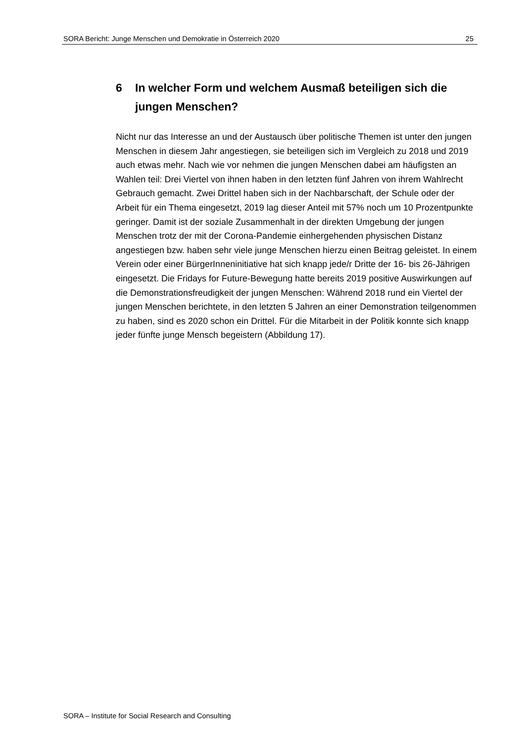SORA Bericht: Junge Menschen und Demokratie in Österreich 2020 25
6 In welcher Form und welchem Ausmaß beteiligen sich die jungen Menschen?
Nicht nur das Interesse an und der Austausch über politische Themen ist unter den jungen Menschen in diesem Jahr angestiegen, sie beteiligen sich im Vergleich zu 2018 und 2019 auch etwas mehr. Nach wie vor nehmen die jungen Menschen dabei am häufigsten an Wahlen teil: Drei Viertel von ihnen haben in den letzten fünf Jahren von ihrem Wahlrecht Gebrauch gemacht. Zwei Drittel haben sich in der Nachbarschaft, der Schule oder der Arbeit für ein Thema eingesetzt, 2019 lag dieser Anteil mit 57% noch um 10 Prozentpunkte geringer. Damit ist der soziale Zusammenhalt in der direkten Umgebung der jungen Menschen trotz der mit der Corona-Pandemie einhergehenden physischen Distanz angestiegen bzw. haben sehr viele junge Menschen hierzu einen Beitrag geleistet. In einem Verein oder einer BürgerInneninitiative hat sich knapp jede/r Dritte der 16- bis 26-Jährigen eingesetzt. Die Fridays for Future-Bewegung hatte bereits 2019 positive Auswirkungen auf die Demonstrationsfreudigkeit der jungen Menschen: Während 2018 rund ein Viertel der jungen Menschen berichtete, in den letzten 5 Jahren an einer Demonstration teilgenommen zu haben, sind es 2020 schon ein Drittel. Für die Mitarbeit in der Politik konnte sich knapp jeder fünfte junge Mensch begeistern (Abbildung 17).
SORA – Institute for Social Research and Consulting